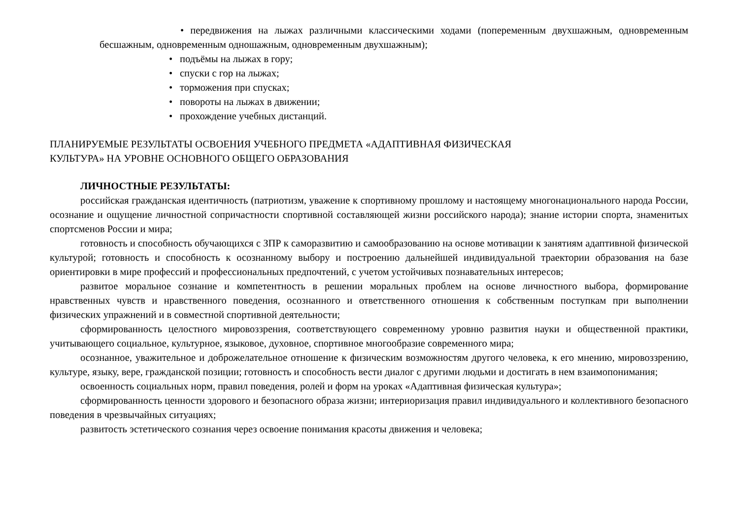• передвижения на лыжах различными классическими ходами (попеременным двухшажным, одновременным бесшажным, одновременным одношажным, одновременным двухшажным);
• подъёмы на лыжах в гору;
• спуски с гор на лыжах;
• торможения при спусках;
• повороты на лыжах в движении;
• прохождение учебных дистанций.
ПЛАНИРУЕМЫЕ РЕЗУЛЬТАТЫ ОСВОЕНИЯ УЧЕБНОГО ПРЕДМЕТА «АДАПТИВНАЯ ФИЗИЧЕСКАЯ
КУЛЬТУРА» НА УРОВНЕ ОСНОВНОГО ОБЩЕГО ОБРАЗОВАНИЯ
ЛИЧНОСТНЫЕ РЕЗУЛЬТАТЫ:
российская гражданская идентичность (патриотизм, уважение к спортивному прошлому и настоящему многонационального народа России, осознание и ощущение личностной сопричастности спортивной составляющей жизни российского народа); знание истории спорта, знаменитых спортсменов России и мира;
готовность и способность обучающихся с ЗПР к саморазвитию и самообразованию на основе мотивации к занятиям адаптивной физической культурой; готовность и способность к осознанному выбору и построению дальнейшей индивидуальной траектории образования на базе ориентировки в мире профессий и профессиональных предпочтений, с учетом устойчивых познавательных интересов;
развитое моральное сознание и компетентность в решении моральных проблем на основе личностного выбора, формирование нравственных чувств и нравственного поведения, осознанного и ответственного отношения к собственным поступкам при выполнении физических упражнений и в совместной спортивной деятельности;
сформированность целостного мировоззрения, соответствующего современному уровню развития науки и общественной практики, учитывающего социальное, культурное, языковое, духовное, спортивное многообразие современного мира;
осознанное, уважительное и доброжелательное отношение к физическим возможностям другого человека, к его мнению, мировоззрению, культуре, языку, вере, гражданской позиции; готовность и способность вести диалог с другими людьми и достигать в нем взаимопонимания;
освоенность социальных норм, правил поведения, ролей и форм на уроках «Адаптивная физическая культура»;
сформированность ценности здорового и безопасного образа жизни; интериоризация правил индивидуального и коллективного безопасного поведения в чрезвычайных ситуациях;
развитость эстетического сознания через освоение понимания красоты движения и человека;